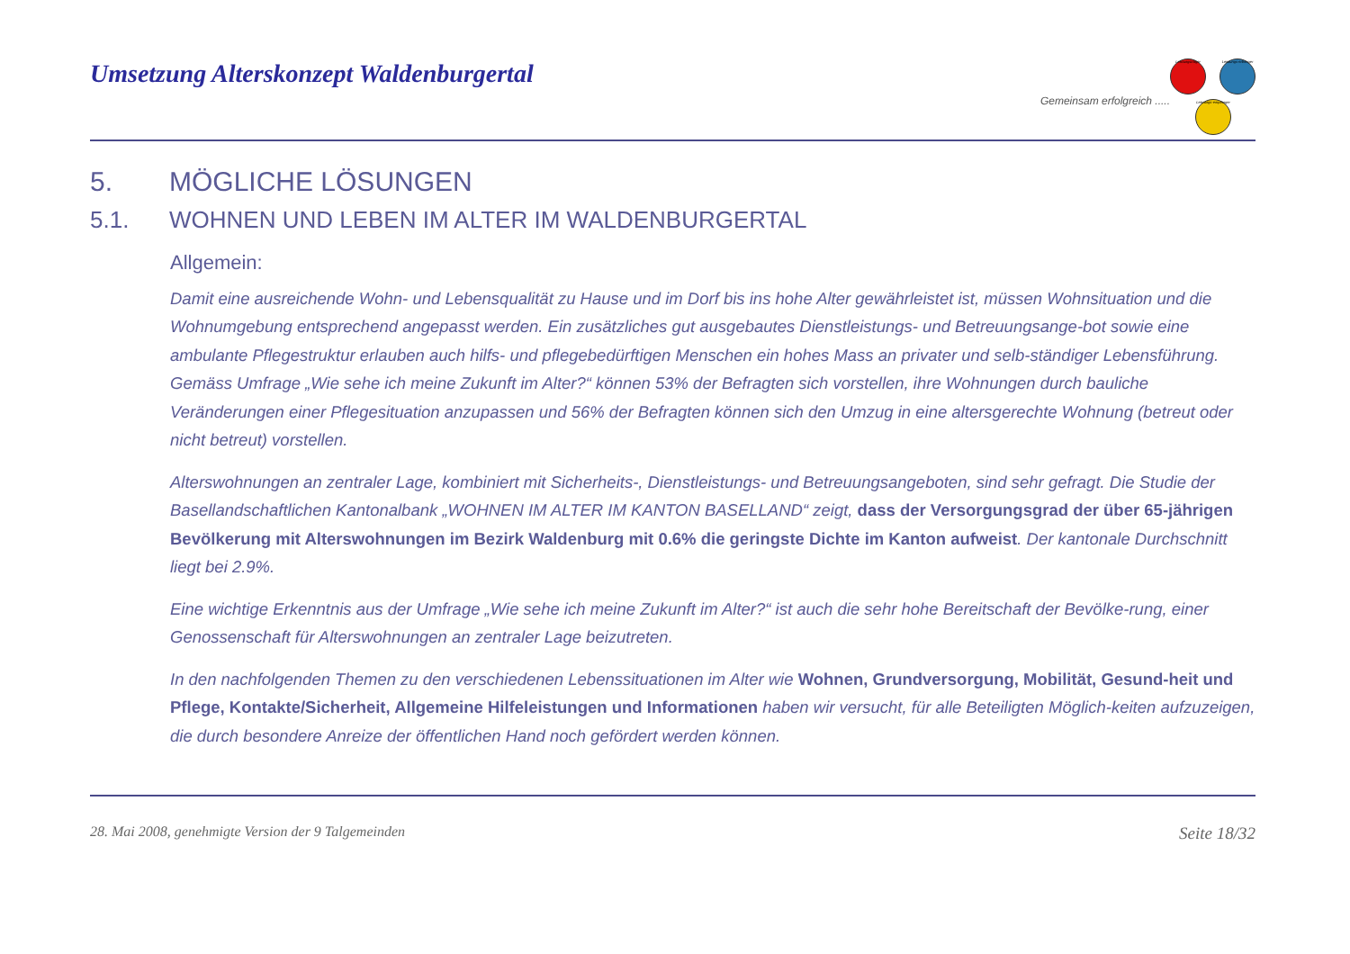Umsetzung Alterskonzept Waldenburgertal
Gemeinsam erfolgreich .....
Leistungsträger
Leistungs-erbringer
Leistungs-empfänger
5. MÖGLICHE LÖSUNGEN
5.1. WOHNEN UND LEBEN IM ALTER IM WALDENBURGERTAL
Allgemein:
Damit eine ausreichende Wohn- und Lebensqualität zu Hause und im Dorf bis ins hohe Alter gewährleistet ist, müssen Wohnsituation und die Wohnumgebung entsprechend angepasst werden. Ein zusätzliches gut ausgebautes Dienstleistungs- und Betreuungsange-bot sowie eine ambulante Pflegestruktur erlauben auch hilfs- und pflegebedürftigen Menschen ein hohes Mass an privater und selb-ständiger Lebensführung.
Gemäss Umfrage „Wie sehe ich meine Zukunft im Alter?“ können 53% der Befragten sich vorstellen, ihre Wohnungen durch bauliche Veränderungen einer Pflegesituation anzupassen und 56% der Befragten können sich den Umzug in eine altersgerechte Wohnung (betreut oder nicht betreut) vorstellen.
Alterswohnungen an zentraler Lage, kombiniert mit Sicherheits-, Dienstleistungs- und Betreuungsangeboten, sind sehr gefragt. Die Studie der Basellandschaftlichen Kantonalbank „WOHNEN IM ALTER IM KANTON BASELLAND“ zeigt, dass der Versorgungsgrad der über 65-jährigen Bevölkerung mit Alterswohnungen im Bezirk Waldenburg mit 0.6% die geringste Dichte im Kanton aufweist. Der kantonale Durchschnitt liegt bei 2.9%.
Eine wichtige Erkenntnis aus der Umfrage „Wie sehe ich meine Zukunft im Alter?“ ist auch die sehr hohe Bereitschaft der Bevölke-rung, einer Genossenschaft für Alterswohnungen an zentraler Lage beizutreten.
In den nachfolgenden Themen zu den verschiedenen Lebenssituationen im Alter wie Wohnen, Grundversorgung, Mobilität, Gesund-heit und Pflege, Kontakte/Sicherheit, Allgemeine Hilfeleistungen und Informationen haben wir versucht, für alle Beteiligten Möglich-keiten aufzuzeigen, die durch besondere Anreize der öffentlichen Hand noch gefördert werden können.
28. Mai 2008, genehmigte Version der 9 Talgemeinden Seite 18/32